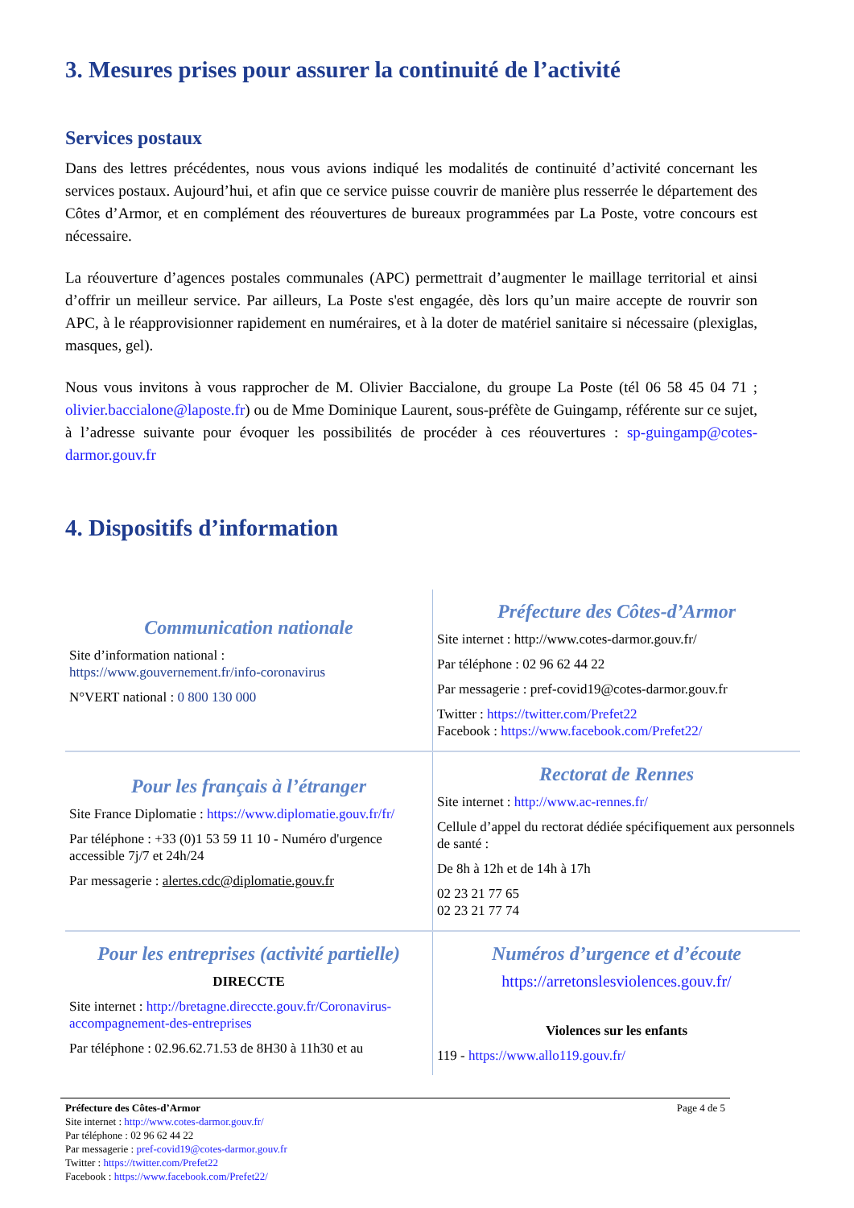3. Mesures prises pour assurer la continuité de l’activité
Services postaux
Dans des lettres précédentes, nous vous avions indiqué les modalités de continuité d’activité concernant les services postaux. Aujourd’hui, et afin que ce service puisse couvrir de manière plus resserrée le département des Côtes d’Armor, et en complément des réouvertures de bureaux programmées par La Poste, votre concours est nécessaire.
La réouverture d’agences postales communales (APC) permettrait d’augmenter le maillage territorial et ainsi d’offrir un meilleur service. Par ailleurs, La Poste s'est engagée, dès lors qu’un maire accepte de rouvrir son APC, à le réapprovisionner rapidement en numéraires, et à la doter de matériel sanitaire si nécessaire (plexiglas, masques, gel).
Nous vous invitons à vous rapprocher de M. Olivier Baccialone, du groupe La Poste (tél 06 58 45 04 71 ; olivier.baccialone@laposte.fr) ou de Mme Dominique Laurent, sous-préfète de Guingamp, référente sur ce sujet, à l’adresse suivante pour évoquer les possibilités de procéder à ces réouvertures : sp-guingamp@cotes-darmor.gouv.fr
4. Dispositifs d’information
| Communication nationale Site d’information national : https://www.gouvernement.fr/info-coronavirus N°VERT national : 0 800 130 000 | Préfecture des Côtes-d’Armor Site internet : http://www.cotes-darmor.gouv.fr/ Par téléphone : 02 96 62 44 22 Par messagerie : pref-covid19@cotes-darmor.gouv.fr Twitter : https://twitter.com/Prefet22 Facebook : https://www.facebook.com/Prefet22/ |
| Pour les français à l’étranger Site France Diplomatie : https://www.diplomatie.gouv.fr/fr/ Par téléphone : +33 (0)1 53 59 11 10 - Numéro d'urgence accessible 7j/7 et 24h/24 Par messagerie : alertes.cdc@diplomatie.gouv.fr | Rectorat de Rennes Site internet : http://www.ac-rennes.fr/ Cellule d’appel du rectorat dédiée spécifiquement aux personnels de santé : De 8h à 12h et de 14h à 17h 02 23 21 77 65 02 23 21 77 74 |
| Pour les entreprises (activité partielle) DIRECCTE Site internet : http://bretagne.direccte.gouv.fr/Coronavirus-accompagnement-des-entreprises Par téléphone : 02.96.62.71.53 de 8H30 à 11h30 et au | Numéros d’urgence et d’écoute https://arretonslesviolences.gouv.fr/ Violences sur les enfants 119 - https://www.allo119.gouv.fr/ |
Page 4 de 5 Préfecture des Côtes-d’Armor
Site internet : http://www.cotes-darmor.gouv.fr/
Par téléphone : 02 96 62 44 22
Par messagerie : pref-covid19@cotes-darmor.gouv.fr
Twitter : https://twitter.com/Prefet22
Facebook : https://www.facebook.com/Prefet22/